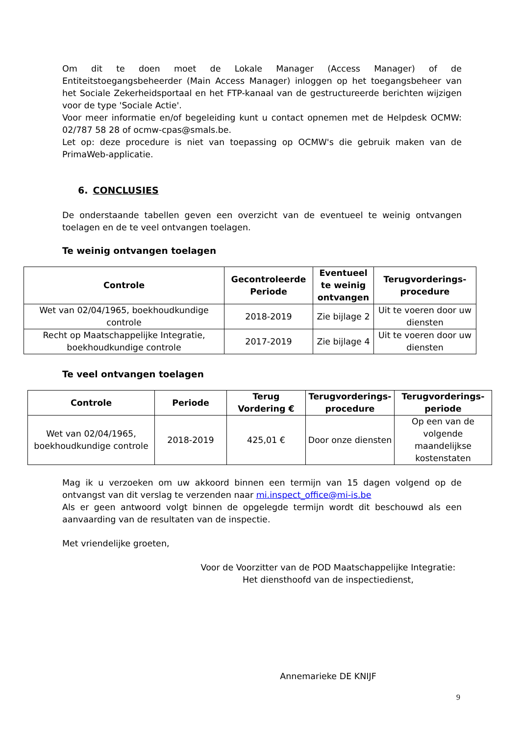Om dit te doen moet de Lokale Manager (Access Manager) of de Entiteitstoegangsbeheerder (Main Access Manager) inloggen op het toegangsbeheer van het Sociale Zekerheidsportaal en het FTP-kanaal van de gestructureerde berichten wijzigen voor de type 'Sociale Actie'.
Voor meer informatie en/of begeleiding kunt u contact opnemen met de Helpdesk OCMW: 02/787 58 28 of ocmw-cpas@smals.be.
Let op: deze procedure is niet van toepassing op OCMW's die gebruik maken van de PrimaWeb-applicatie.
6. CONCLUSIES
De onderstaande tabellen geven een overzicht van de eventueel te weinig ontvangen toelagen en de te veel ontvangen toelagen.
Te weinig ontvangen toelagen
| Controle | Gecontroleerde Periode | Eventueel te weinig ontvangen | Terugvorderings-procedure |
| --- | --- | --- | --- |
| Wet van 02/04/1965, boekhoudkundige controle | 2018-2019 | Zie bijlage 2 | Uit te voeren door uw diensten |
| Recht op Maatschappelijke Integratie, boekhoudkundige controle | 2017-2019 | Zie bijlage 4 | Uit te voeren door uw diensten |
Te veel ontvangen toelagen
| Controle | Periode | Terug Vordering € | Terugvorderings-procedure | Terugvorderings-periode |
| --- | --- | --- | --- | --- |
| Wet van 02/04/1965, boekhoudkundige controle | 2018-2019 | 425,01 € | Door onze diensten | Op een van de volgende maandelijkse kostenstaten |
Mag ik u verzoeken om uw akkoord binnen een termijn van 15 dagen volgend op de ontvangst van dit verslag te verzenden naar mi.inspect_office@mi-is.be
Als er geen antwoord volgt binnen de opgelegde termijn wordt dit beschouwd als een aanvaarding van de resultaten van de inspectie.
Met vriendelijke groeten,
Voor de Voorzitter van de POD Maatschappelijke Integratie:
Het diensthoofd van de inspectiedienst,
Annemarieke DE KNIJF
9